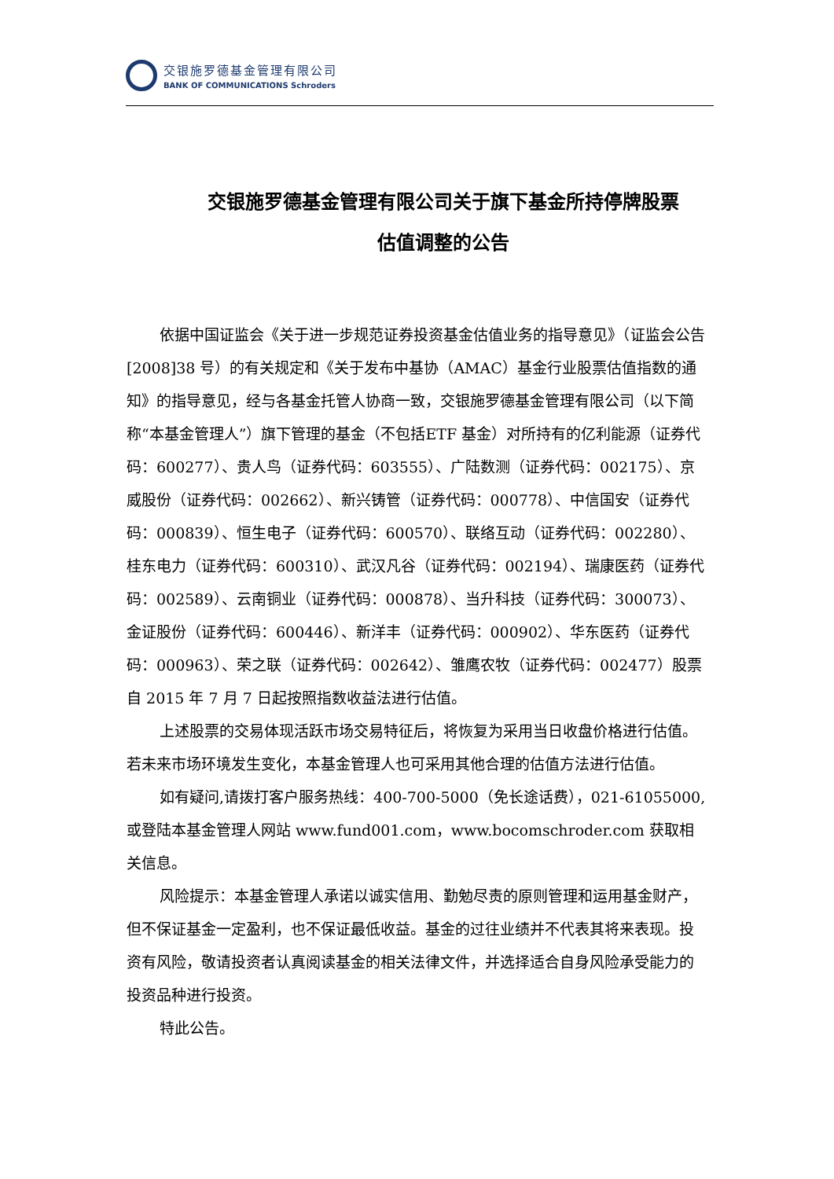交银施罗德基金管理有限公司
BANK OF COMMUNICATIONS Schroders
交银施罗德基金管理有限公司关于旗下基金所持停牌股票
估值调整的公告
依据中国证监会《关于进一步规范证券投资基金估值业务的指导意见》（证监会公告[2008]38 号）的有关规定和《关于发布中基协（AMAC）基金行业股票估值指数的通知》的指导意见，经与各基金托管人协商一致，交银施罗德基金管理有限公司（以下简称“本基金管理人”）旗下管理的基金（不包括ETF 基金）对所持有的亿利能源（证券代码：600277）、贵人鸟（证券代码：603555）、广陆数测（证券代码：002175）、京威股份（证券代码：002662）、新兴铸管（证券代码：000778）、中信国安（证券代码：000839）、恒生电子（证券代码：600570）、联络互动（证券代码：002280）、桂东电力（证券代码：600310）、武汉凡谷（证券代码：002194）、瑞康医药（证券代码：002589）、云南铜业（证券代码：000878）、当升科技（证券代码：300073）、金证股份（证券代码：600446）、新洋丰（证券代码：000902）、华东医药（证券代码：000963）、荣之联（证券代码：002642）、雏鹰农牧（证券代码：002477）股票自 2015 年 7 月 7 日起按照指数收益法进行估值。
上述股票的交易体现活跃市场交易特征后，将恢复为采用当日收盘价格进行估值。若未来市场环境发生变化，本基金管理人也可采用其他合理的估值方法进行估值。
如有疑问,请拨打客户服务热线：400-700-5000（免长途话费），021-61055000,或登陆本基金管理人网站 www.fund001.com，www.bocomschroder.com 获取相关信息。
风险提示：本基金管理人承诺以诚实信用、勤勉尽责的原则管理和运用基金财产，但不保证基金一定盈利，也不保证最低收益。基金的过往业绩并不代表其将来表现。投资有风险，敬请投资者认真阅读基金的相关法律文件，并选择适合自身风险承受能力的投资品种进行投资。
特此公告。